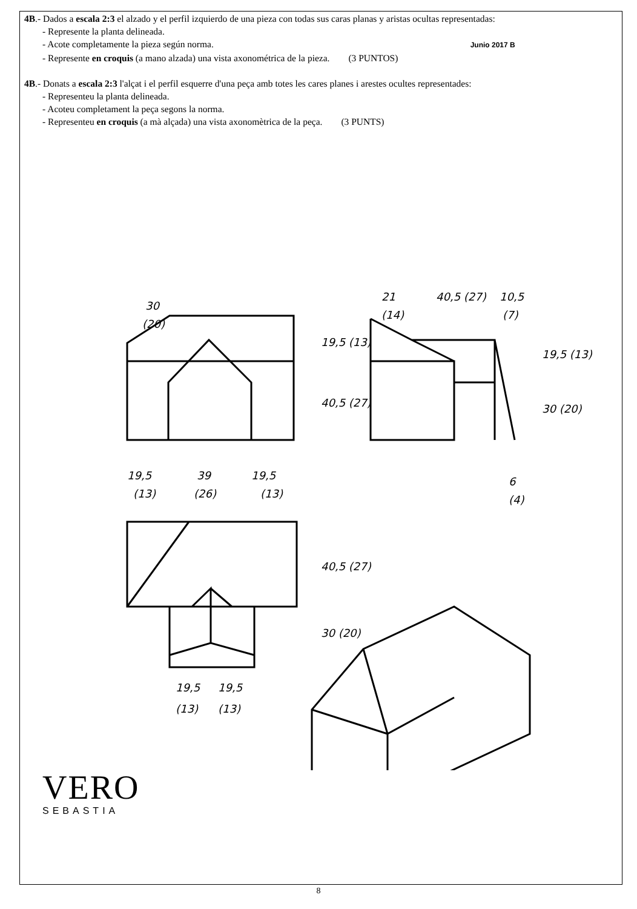4B.- Dados a escala 2:3 el alzado y el perfil izquierdo de una pieza con todas sus caras planas y aristas ocultas representadas:
- Represente la planta delineada.
- Acote completamente la pieza según norma. Junio 2017 B
- Represente en croquis (a mano alzada) una vista axonométrica de la pieza. (3 PUNTOS)
4B.- Donats a escala 2:3 l'alçat i el perfil esquerre d'una peça amb totes les cares planes i arestes ocultes representades:
- Representeu la planta delineada.
- Acoteu completament la peça segons la norma.
- Representeu en croquis (a mà alçada) una vista axonomètrica de la peça. (3 PUNTS)
30
(20)
19,5
39
19,5
(13)
(26)
(13)
21
40,5 (27)
10,5
(14)
(7)
6
(4)
19,5 (13)
40,5 (27)
19,5 (13)
30 (20)
40,5 (27)
30 (20)
19,5
19,5
(13)
(13)
VERO
SEBASTIA
8